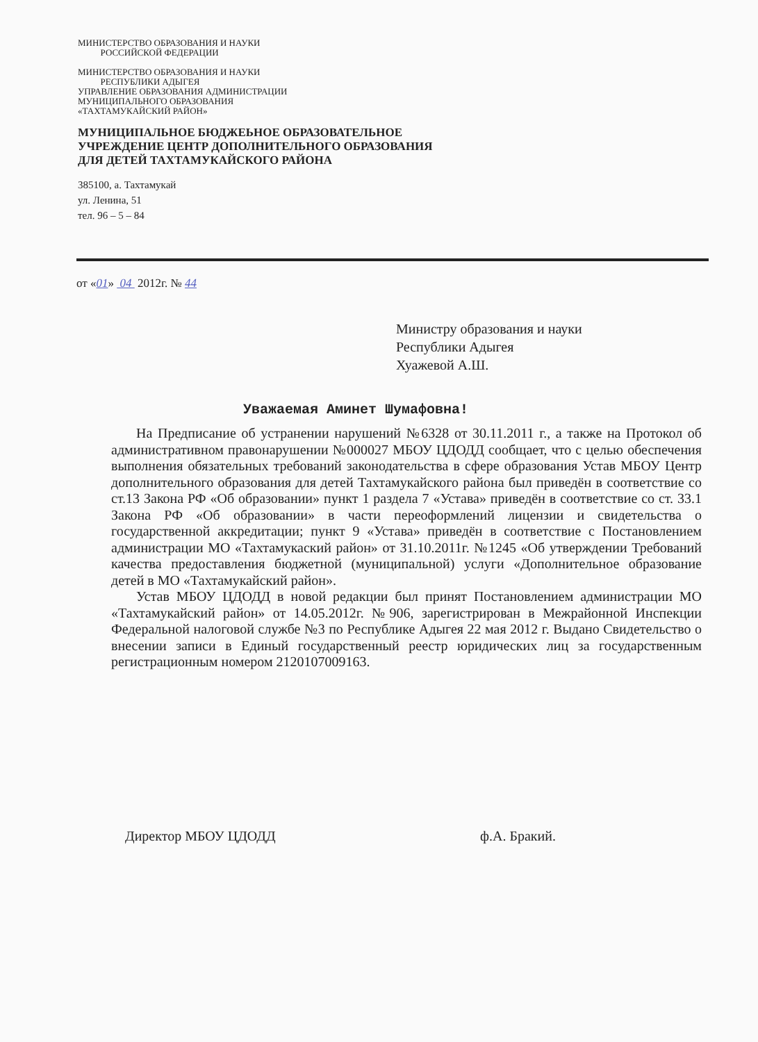МИНИСТЕРСТВО ОБРАЗОВАНИЯ И НАУКИ
РОССИЙСКОЙ ФЕДЕРАЦИИ
МИНИСТЕРСТВО ОБРАЗОВАНИЯ И НАУКИ
РЕСПУБЛИКИ АДЫГЕЯ
УПРАВЛЕНИЕ ОБРАЗОВАНИЯ АДМИНИСТРАЦИИ
МУНИЦИПАЛЬНОГО ОБРАЗОВАНИЯ
«ТАХТАМУКАЙСКИЙ РАЙОН»
МУНИЦИПАЛЬНОЕ БЮДЖЕЬНОЕ ОБРАЗОВАТЕЛЬНОЕ
УЧРЕЖДЕНИЕ ЦЕНТР ДОПОЛНИТЕЛЬНОГО ОБРАЗОВАНИЯ
ДЛЯ ДЕТЕЙ ТАХТАМУКАЙСКОГО РАЙОНА
385100, а. Тахтамукай
ул. Ленина, 51
тел. 96 – 5 – 84
от «01» 04 2012г. № 44
Министру образования и науки
Республики Адыгея
Хуажевой А.Ш.
Уважаемая Аминет Шумафовна!
На Предписание об устранении нарушений №6328 от 30.11.2011 г., а также на Протокол об административном правонарушении №000027 МБОУ ЦДОДД сообщает, что с целью обеспечения выполнения обязательных требований законодательства в сфере образования Устав МБОУ Центр дополнительного образования для детей Тахтамукайского района был приведён в соответствие со ст.13 Закона РФ «Об образовании» пункт 1 раздела 7 «Устава» приведён в соответствие со ст. 33.1 Закона РФ «Об образовании» в части переоформлений лицензии и свидетельства о государственной аккредитации; пункт 9 «Устава» приведён в соответствие с Постановлением администрации МО «Тахтамукаский район» от 31.10.2011г. №1245 «Об утверждении Требований качества предоставления бюджетной (муниципальной) услуги «Дополнительное образование детей в МО «Тахтамукайский район».
Устав МБОУ ЦДОДД в новой редакции был принят Постановлением администрации МО «Тахтамукайский район» от 14.05.2012г. №906, зарегистрирован в Межрайонной Инспекции Федеральной налоговой службе №3 по Республике Адыгея 22 мая 2012 г. Выдано Свидетельство о внесении записи в Единый государственный реестр юридических лиц за государственным регистрационным номером 2120107009163.
Директор МБОУ ЦДОДД ф.А. Бракий.